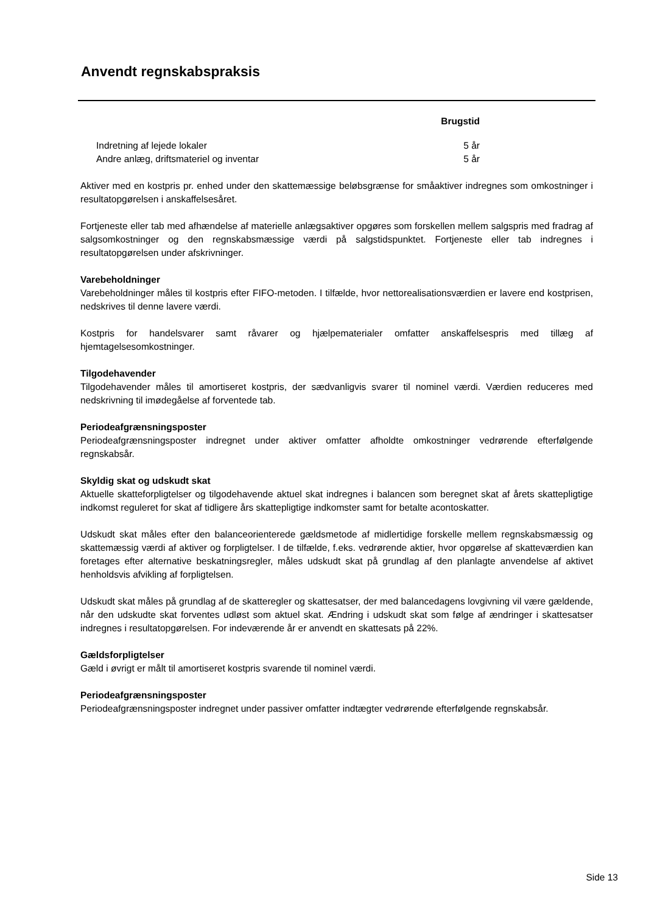Anvendt regnskabspraksis
| | Brugstid |
| --- | --- |
| Indretning af lejede lokaler | 5 år |
| Andre anlæg, driftsmateriel og inventar | 5 år |
Aktiver med en kostpris pr. enhed under den skattemæssige beløbsgrænse for småaktiver indregnes som omkostninger i resultatopgørelsen i anskaffelsesåret.
Fortjeneste eller tab med afhændelse af materielle anlægsaktiver opgøres som forskellen mellem salgspris med fradrag af salgsomkostninger og den regnskabsmæssige værdi på salgstidspunktet. Fortjeneste eller tab indregnes i resultatopgørelsen under afskrivninger.
Varebeholdninger
Varebeholdninger måles til kostpris efter FIFO-metoden. I tilfælde, hvor nettorealisationsværdien er lavere end kostprisen, nedskrives til denne lavere værdi.
Kostpris for handelsvarer samt råvarer og hjælpematerialer omfatter anskaffelsespris med tillæg af hjemtagelsesomkostninger.
Tilgodehavender
Tilgodehavender måles til amortiseret kostpris, der sædvanligvis svarer til nominel værdi. Værdien reduceres med nedskrivning til imødegåelse af forventede tab.
Periodeafgrænsningsposter
Periodeafgrænsningsposter indregnet under aktiver omfatter afholdte omkostninger vedrørende efterfølgende regnskabsår.
Skyldig skat og udskudt skat
Aktuelle skatteforpligtelser og tilgodehavende aktuel skat indregnes i balancen som beregnet skat af årets skattepligtige indkomst reguleret for skat af tidligere års skattepligtige indkomster samt for betalte acontoskatter.
Udskudt skat måles efter den balanceorienterede gældsmetode af midlertidige forskelle mellem regnskabsmæssig og skattemæssig værdi af aktiver og forpligtelser. I de tilfælde, f.eks. vedrørende aktier, hvor opgørelse af skatteværdien kan foretages efter alternative beskatningsregler, måles udskudt skat på grundlag af den planlagte anvendelse af aktivet henholdsvis afvikling af forpligtelsen.
Udskudt skat måles på grundlag af de skatteregler og skattesatser, der med balancedagens lovgivning vil være gældende, når den udskudte skat forventes udløst som aktuel skat. Ændring i udskudt skat som følge af ændringer i skattesatser indregnes i resultatopgørelsen. For indeværende år er anvendt en skattesats på 22%.
Gældsforpligtelser
Gæld i øvrigt er målt til amortiseret kostpris svarende til nominel værdi.
Periodeafgrænsningsposter
Periodeafgrænsningsposter indregnet under passiver omfatter indtægter vedrørende efterfølgende regnskabsår.
Side 13